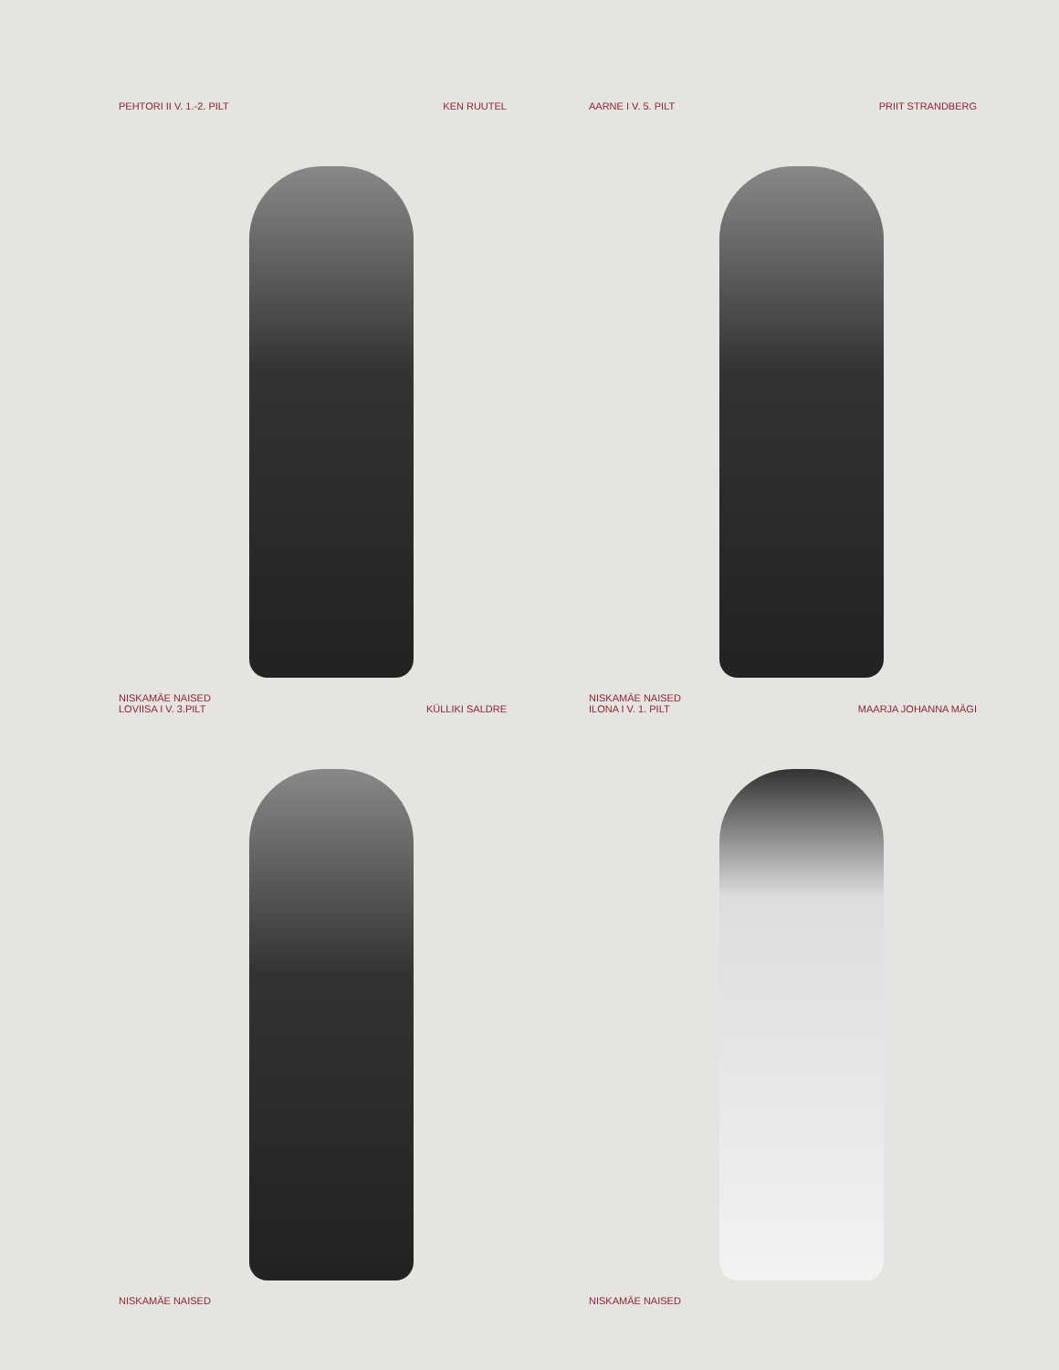PEHTORI II V. 1.-2. PILT KEN RUUTEL
NISKAMÄE NAISED
AARNE I V. 5. PILT PRIIT STRANDBERG
NISKAMÄE NAISED
LOVIISA I V. 3.PILT KÜLLIKI SALDRE
NISKAMÄE NAISED
ILONA I V. 1. PILT MAARJA JOHANNA MÄGI
NISKAMÄE NAISED